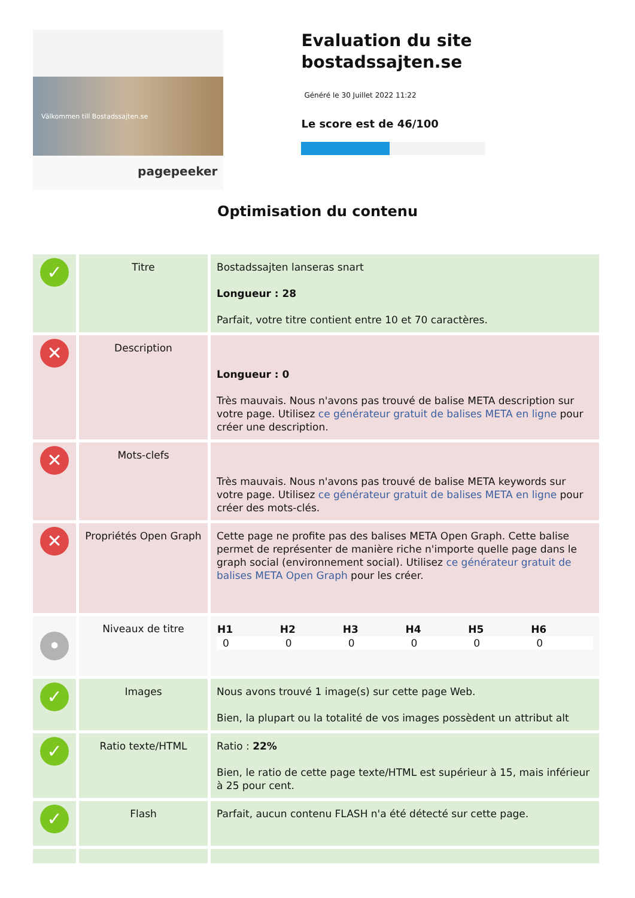Välkommen till Bostadssajten.se
pagepeeker
Evaluation du site bostadssajten.se
Généré le 30 Juillet 2022 11:22
Le score est de 46/100
Optimisation du contenu
| ✓ | Titre | Bostadssajten lanseras snart Longueur : 28 Parfait, votre titre contient entre 10 et 70 caractères. |
| ✕ | Description | Longueur : 0 Très mauvais. Nous n'avons pas trouvé de balise META description sur votre page. Utilisez ce générateur gratuit de balises META en ligne pour créer une description. |
| ✕ | Mots-clefs | Très mauvais. Nous n'avons pas trouvé de balise META keywords sur votre page. Utilisez ce générateur gratuit de balises META en ligne pour créer des mots-clés. |
| ✕ | Propriétés Open Graph | Cette page ne profite pas des balises META Open Graph. Cette balise permet de représenter de manière riche n'importe quelle page dans le graph social (environnement social). Utilisez ce générateur gratuit de balises META Open Graph pour les créer. |
| • | Niveaux de titre | / H1 / H2 / H3 / H4 / H5 / H6 / / --- / --- / --- / --- / --- / --- / / 0 / 0 / 0 / 0 / 0 / 0 / |
| ✓ | Images | Nous avons trouvé 1 image(s) sur cette page Web. Bien, la plupart ou la totalité de vos images possèdent un attribut alt |
| ✓ | Ratio texte/HTML | Ratio : 22% Bien, le ratio de cette page texte/HTML est supérieur à 15, mais inférieur à 25 pour cent. |
| ✓ | Flash | Parfait, aucun contenu FLASH n'a été détecté sur cette page. |